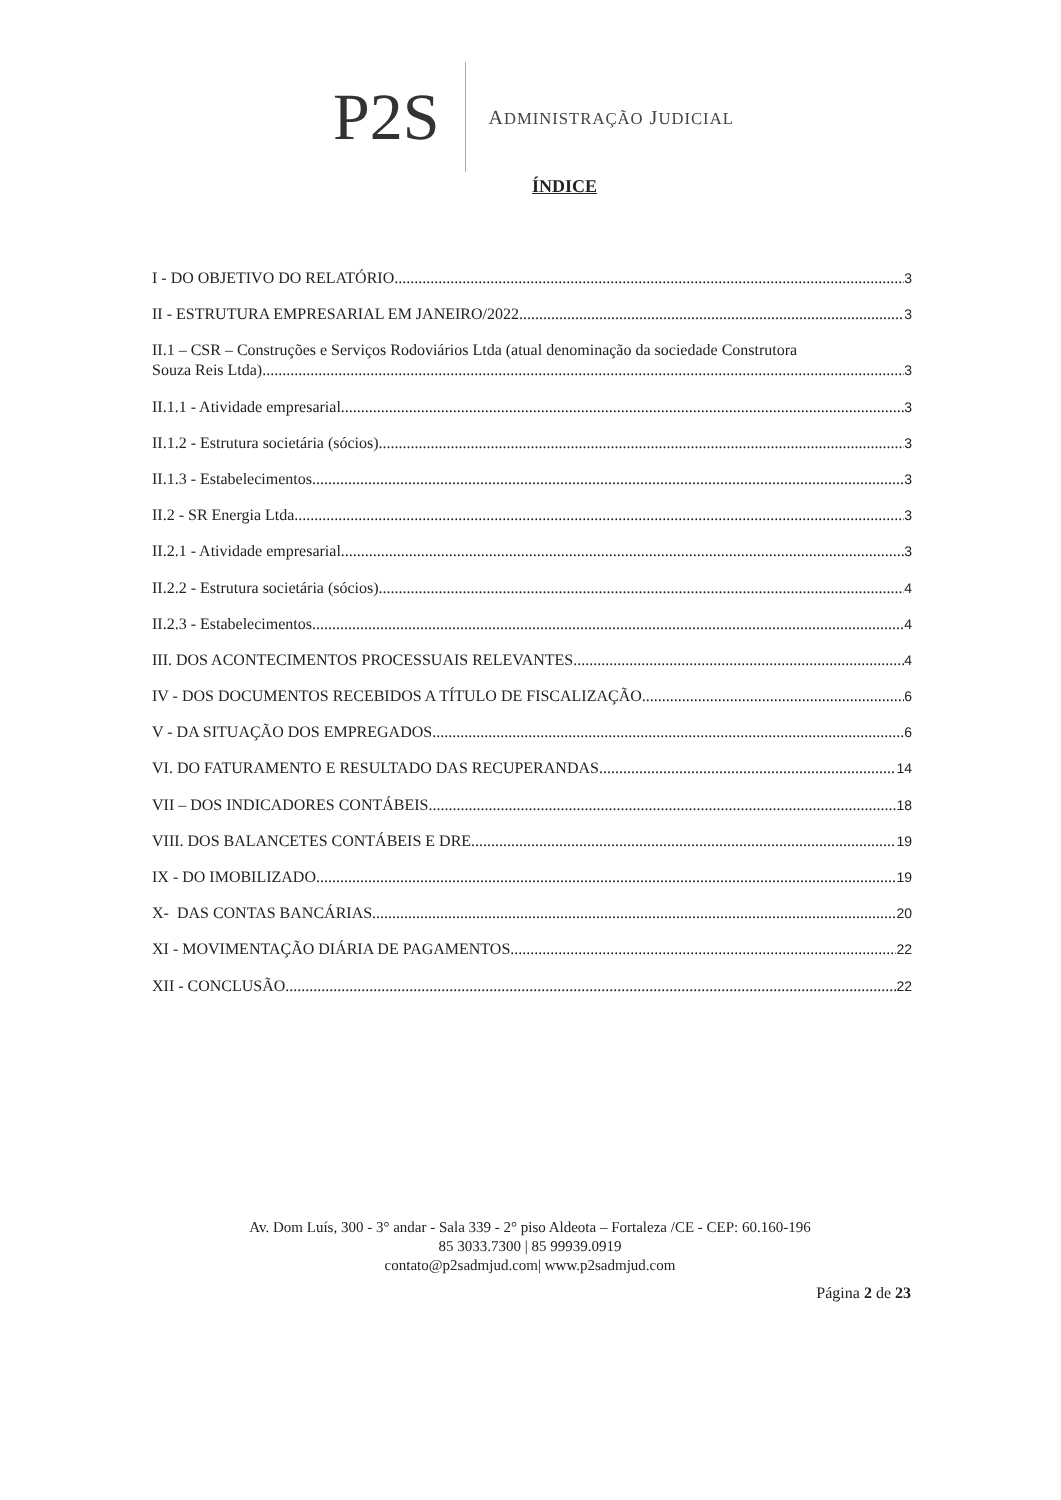P2S
ADMINISTRAÇÃO JUDICIAL
ÍNDICE
I - DO OBJETIVO DO RELATÓRIO. 3
II - ESTRUTURA EMPRESARIAL EM JANEIRO/2022. 3
II.1 – CSR – Construções e Serviços Rodoviários Ltda (atual denominação da sociedade Construtora
Souza Reis Ltda). 3
II.1.1 - Atividade empresarial. 3
II.1.2 - Estrutura societária (sócios) 3
II.1.3 - Estabelecimentos. 3
II.2 - SR Energia Ltda. 3
II.2.1 - Atividade empresarial. 3
II.2.2 - Estrutura societária (sócios) 4
II.2.3 - Estabelecimentos. 4
III. DOS ACONTECIMENTOS PROCESSUAIS RELEVANTES. 4
IV - DOS DOCUMENTOS RECEBIDOS A TÍTULO DE FISCALIZAÇÃO. 6
V - DA SITUAÇÃO DOS EMPREGADOS. 6
VI. DO FATURAMENTO E RESULTADO DAS RECUPERANDAS. 14
VII – DOS INDICADORES CONTÁBEIS 18
VIII. DOS BALANCETES CONTÁBEIS E DRE. 19
IX - DO IMOBILIZADO. 19
X- DAS CONTAS BANCÁRIAS 20
XI - MOVIMENTAÇÃO DIÁRIA DE PAGAMENTOS. 22
XII - CONCLUSÃO. 22
Av. Dom Luís, 300 - 3° andar - Sala 339 - 2° piso Aldeota – Fortaleza /CE - CEP: 60.160-196
85 3033.7300 | 85 99939.0919
contato@p2sadmjud.com| www.p2sadmjud.com
Página 2 de 23